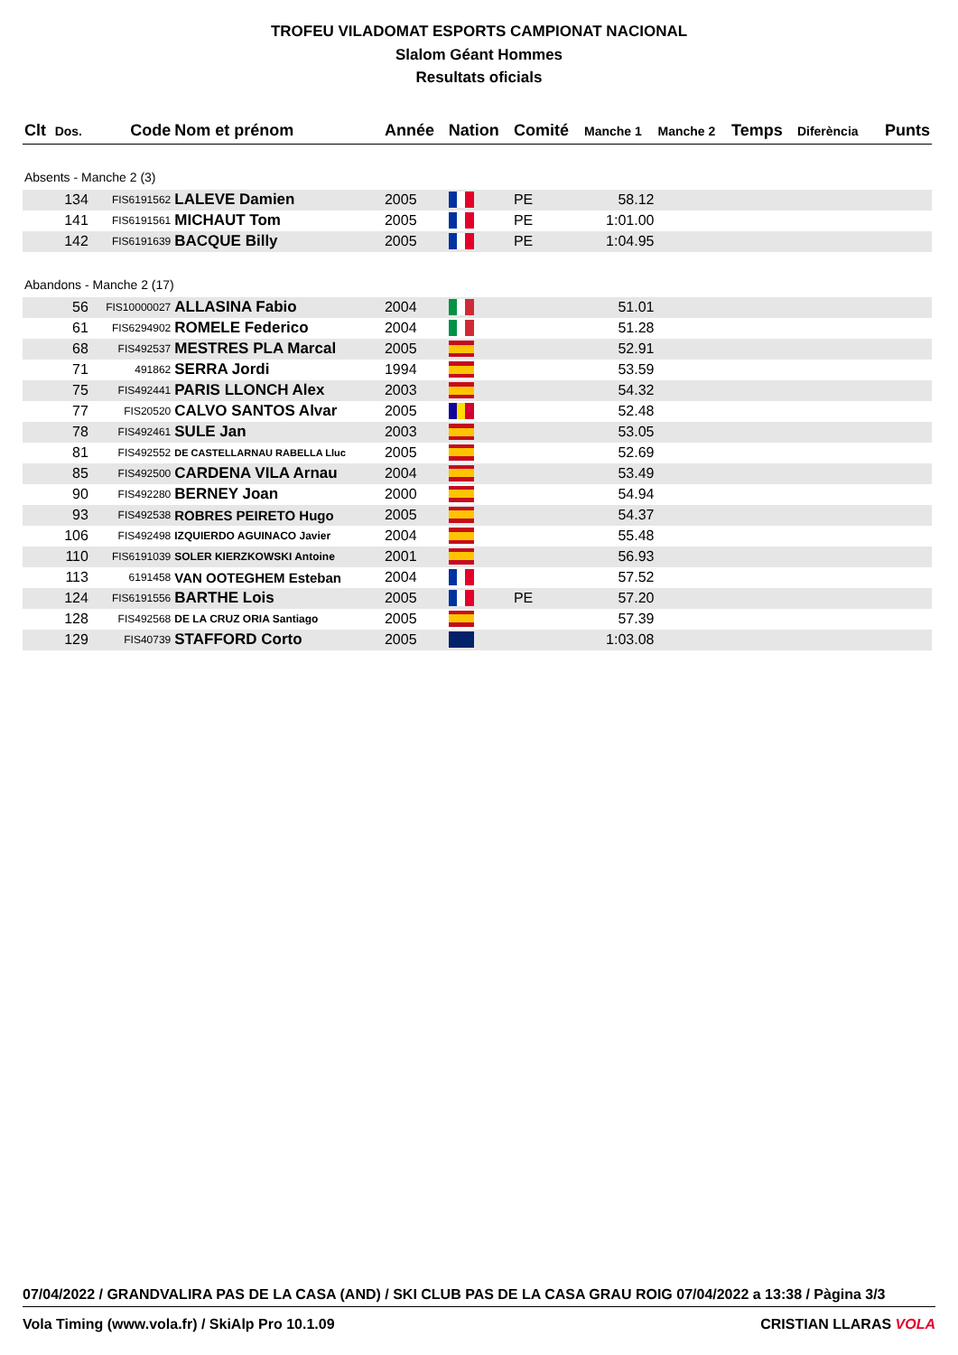TROFEU VILADOMAT ESPORTS CAMPIONAT NACIONAL
Slalom Géant Hommes
Resultats oficials
| Clt | Dos. | Code | Nom et prénom | Année | Nation | Comité | Manche 1 | Manche 2 | Temps | Diferència | Punts |
| --- | --- | --- | --- | --- | --- | --- | --- | --- | --- | --- | --- |
| Absents - Manche 2 (3) | | | | | | | | | | | |
| | 134 | FIS6191562 | LALEVE Damien | 2005 | | PE | 58.12 | | | | |
| | 141 | FIS6191561 | MICHAUT Tom | 2005 | | PE | 1:01.00 | | | | |
| | 142 | FIS6191639 | BACQUE Billy | 2005 | | PE | 1:04.95 | | | | |
| Abandons - Manche 2 (17) | | | | | | | | | | | |
| | 56 | FIS10000027 | ALLASINA Fabio | 2004 | | | 51.01 | | | | |
| | 61 | FIS6294902 | ROMELE Federico | 2004 | | | 51.28 | | | | |
| | 68 | FIS492537 | MESTRES PLA Marcal | 2005 | | | 52.91 | | | | |
| | 71 | 491862 | SERRA Jordi | 1994 | | | 53.59 | | | | |
| | 75 | FIS492441 | PARIS LLONCH Alex | 2003 | | | 54.32 | | | | |
| | 77 | FIS20520 | CALVO SANTOS Alvar | 2005 | | | 52.48 | | | | |
| | 78 | FIS492461 | SULE Jan | 2003 | | | 53.05 | | | | |
| | 81 | FIS492552 | DE CASTELLARNAU RABELLA Lluc | 2005 | | | 52.69 | | | | |
| | 85 | FIS492500 | CARDENA VILA Arnau | 2004 | | | 53.49 | | | | |
| | 90 | FIS492280 | BERNEY Joan | 2000 | | | 54.94 | | | | |
| | 93 | FIS492538 | ROBRES PEIRETO Hugo | 2005 | | | 54.37 | | | | |
| | 106 | FIS492498 | IZQUIERDO AGUINACO Javier | 2004 | | | 55.48 | | | | |
| | 110 | FIS6191039 | SOLER KIERZKOWSKI Antoine | 2001 | | | 56.93 | | | | |
| | 113 | 6191458 | VAN OOTEGHEM Esteban | 2004 | | | 57.52 | | | | |
| | 124 | FIS6191556 | BARTHE Lois | 2005 | | PE | 57.20 | | | | |
| | 128 | FIS492568 | DE LA CRUZ ORIA Santiago | 2005 | | | 57.39 | | | | |
| | 129 | FIS40739 | STAFFORD Corto | 2005 | | | 1:03.08 | | | | |
07/04/2022 / GRANDVALIRA PAS DE LA CASA (AND) / SKI CLUB PAS DE LA CASA GRAU ROIG 07/04/2022 a 13:38 / Pàgina 3/3
Vola Timing (www.vola.fr) / SkiAlp Pro 10.1.09 CRISTIAN LLARAS VOLA